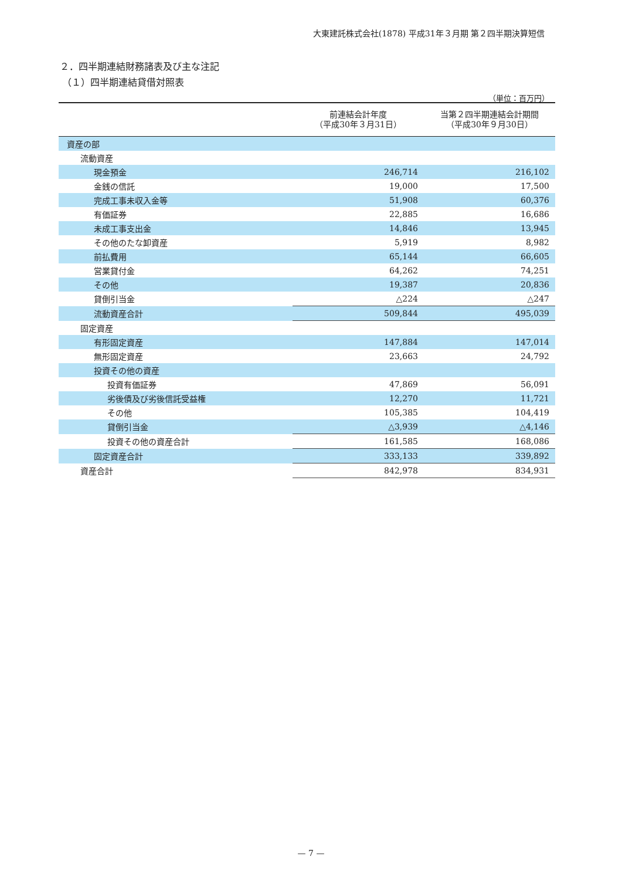大東建託株式会社(1878) 平成31年３月期 第２四半期決算短信
２．四半期連結財務諸表及び主な注記
（１）四半期連結貸借対照表
（単位：百万円）
| | 前連結会計年度 （平成30年３月31日） | 当第２四半期連結会計期間 （平成30年９月30日） |
| --- | --- | --- |
| 資産の部 | | |
| 流動資産 | | |
| 現金預金 | 246,714 | 216,102 |
| 金銭の信託 | 19,000 | 17,500 |
| 完成工事未収入金等 | 51,908 | 60,376 |
| 有価証券 | 22,885 | 16,686 |
| 未成工事支出金 | 14,846 | 13,945 |
| その他のたな卸資産 | 5,919 | 8,982 |
| 前払費用 | 65,144 | 66,605 |
| 営業貸付金 | 64,262 | 74,251 |
| その他 | 19,387 | 20,836 |
| 貸倒引当金 | △224 | △247 |
| 流動資産合計 | 509,844 | 495,039 |
| 固定資産 | | |
| 有形固定資産 | 147,884 | 147,014 |
| 無形固定資産 | 23,663 | 24,792 |
| 投資その他の資産 | | |
| 投資有価証券 | 47,869 | 56,091 |
| 劣後債及び劣後信託受益権 | 12,270 | 11,721 |
| その他 | 105,385 | 104,419 |
| 貸倒引当金 | △3,939 | △4,146 |
| 投資その他の資産合計 | 161,585 | 168,086 |
| 固定資産合計 | 333,133 | 339,892 |
| 資産合計 | 842,978 | 834,931 |
— 7 —